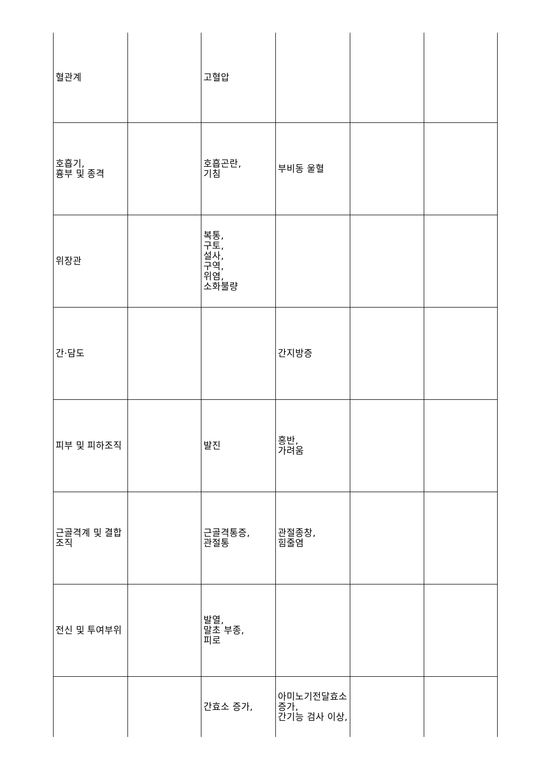| 혈관계 | | 고혈압 | | | |
| 호흡기, 흉부 및 종격 | | 호흡곤란, 기침 | 부비동 울혈 | | |
| 위장관 | | 복통, 구토, 설사, 구역, 위염, 소화불량 | | | |
| 간·담도 | | | 간지방증 | | |
| 피부 및 피하조직 | | 발진 | 홍반, 가려움 | | |
| 근골격계 및 결합조직 | | 근골격통증, 관절통 | 관절종창, 힘줄염 | | |
| 전신 및 투여부위 | | 발열, 말초 부종, 피로 | | | |
| | | 간효소 증가, | 아미노기전달효소 증가, 간기능 검사 이상, | | |